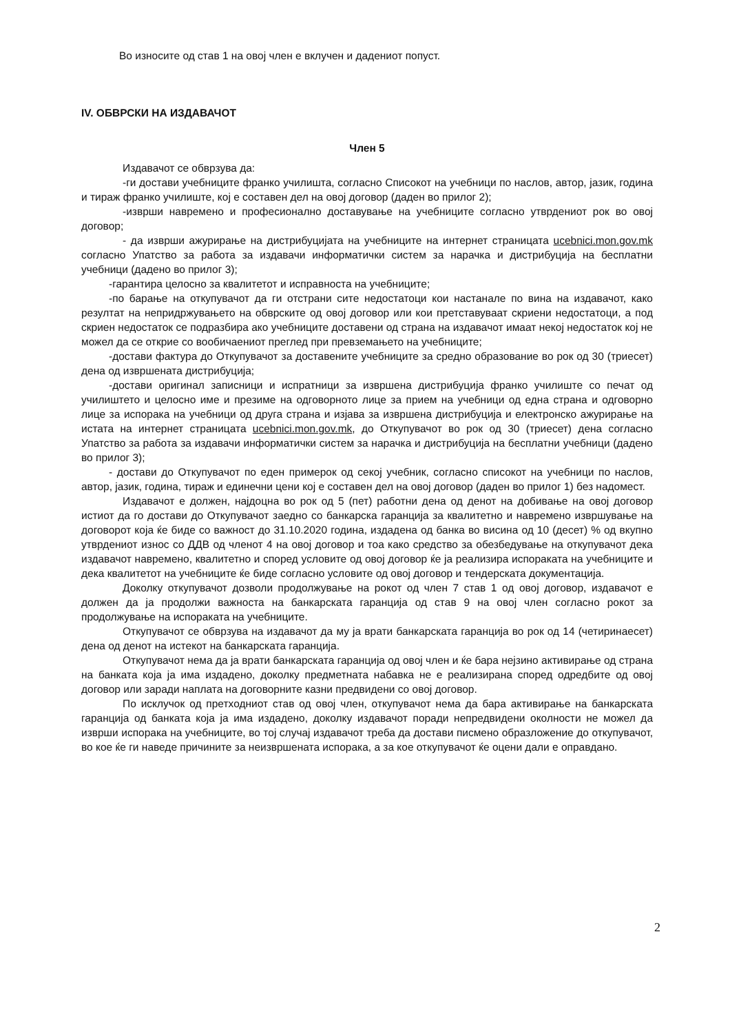Во износите од став 1 на овој член е вклучен и дадениот попуст.
IV. ОБВРСКИ НА ИЗДАВАЧОТ
Член 5
Издавачот се обврзува да:
-ги достави учебниците франко училишта, согласно Списокот на учебници по наслов, автор, јазик, година и тираж франко училиште, кој е составен дел на овој договор (даден во прилог 2);
-изврши навремено и професионално доставување на учебниците согласно утврдениот рок во овој договор;
- да изврши ажурирање на дистрибуцијата на учебниците на интернет страницата ucebnici.mon.gov.mk согласно Упатство за работа за издавачи информатички систем за нарачка и дистрибуција на бесплатни учебници (дадено во прилог 3);
-гарантира целосно за квалитетот и исправноста на учебниците;
-по барање на откупувачот да ги отстрани сите недостатоци кои настанале по вина на издавачот, како резултат на непридржувањето на обврските од овој договор или кои претставуваат скриени недостатоци, а под скриен недостаток се подразбира ако учебниците доставени од страна на издавачот имаат некој недостаток кој не можел да се открие со вообичаениот преглед при превземањето на учебниците;
-достави фактура до Откупувачот за доставените учебниците за средно образование во рок од 30 (триесет) дена од извршената дистрибуција;
-достави оригинал записници и испратници за извршена дистрибуција франко училиште со печат од училиштето и целосно име и презиме на одговорното лице за прием на учебници од една страна и одговорно лице за испорака на учебници од друга страна и изјава за извршена дистрибуција и електронско ажурирање на истата на интернет страницата ucebnici.mon.gov.mk, до Откупувачот во рок од 30 (триесет) дена согласно Упатство за работа за издавачи информатички систем за нарачка и дистрибуција на бесплатни учебници (дадено во прилог 3);
- достави до Откупувачот по еден примерок од секој учебник, согласно списокот на учебници по наслов, автор, јазик, година, тираж и единечни цени кој е составен дел на овој договор (даден во прилог 1) без надомест.
Издавачот е должен, најдоцна во рок од 5 (пет) работни дена од денот на добивање на овој договор истиот да го достави до Откупувачот заедно со банкарска гаранција за квалитетно и навремено извршување на договорот која ќе биде со важност до 31.10.2020 година, издадена од банка во висина од 10 (десет) % од вкупно утврдениот износ со ДДВ од членот 4 на овој договор и тоа како средство за обезбедување на откупувачот дека издавачот навремено, квалитетно и според условите од овој договор ќе ја реализира испораката на учебниците и дека квалитетот на учебниците ќе биде согласно условите од овој договор и тендерската документација.
Доколку откупувачот дозволи продолжување на рокот од член 7 став 1 од овој договор, издавачот е должен да ја продолжи важноста на банкарската гаранција од став 9 на овој член согласно рокот за продолжување на испораката на учебниците.
Откупувачот се обврзува на издавачот да му ја врати банкарската гаранција во рок од 14 (четиринаесет) дена од денот на истекот на банкарската гаранција.
Откупувачот нема да ја врати банкарската гаранција од овој член и ќе бара нејзино активирање од страна на банката која ја има издадено, доколку предметната набавка не е реализирана според одредбите од овој договор или заради наплата на договорните казни предвидени со овој договор.
По исклучок од претходниот став од овој член, откупувачот нема да бара активирање на банкарската гаранција од банката која ја има издадено, доколку издавачот поради непредвидени околности не можел да изврши испорака на учебниците, во тој случај издавачот треба да достави писмено образложение до откупувачот, во кое ќе ги наведе причините за неизвршената испорака, а за кое откупувачот ќе оцени дали е оправдано.
2